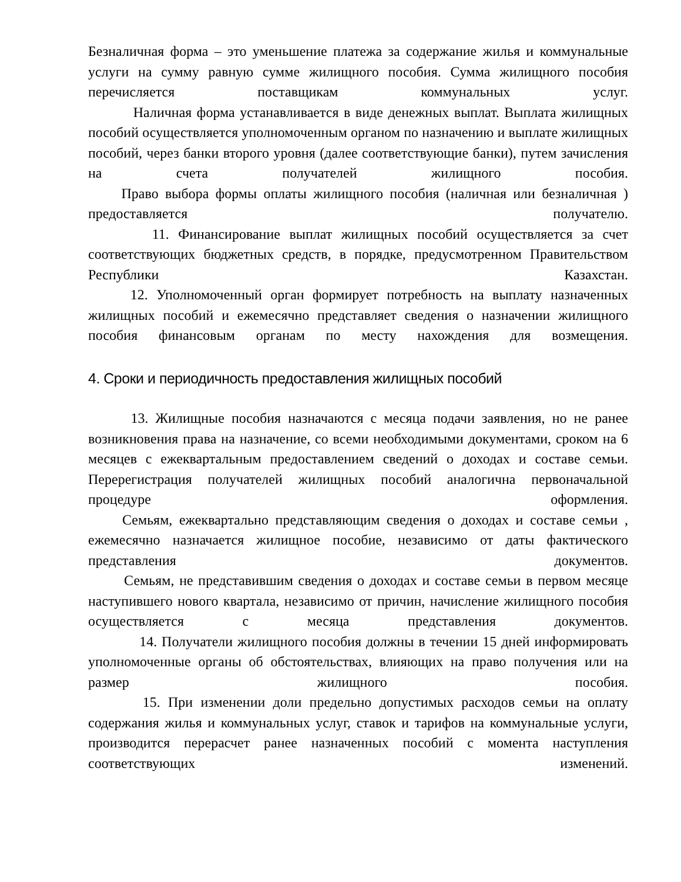Безналичная форма – это уменьшение платежа за содержание жилья и коммунальные услуги на сумму равную сумме жилищного пособия. Сумма жилищного пособия перечисляется поставщикам коммунальных услуг.
Наличная форма устанавливается в виде денежных выплат. Выплата жилищных пособий осуществляется уполномоченным органом по назначению и выплате жилищных пособий, через банки второго уровня (далее соответствующие банки), путем зачисления на счета получателей жилищного пособия.
Право выбора формы оплаты жилищного пособия (наличная или безналичная ) предоставляется получателю.
11. Финансирование выплат жилищных пособий осуществляется за счет соответствующих бюджетных средств, в порядке, предусмотренном Правительством Республики Казахстан.
12. Уполномоченный орган формирует потребность на выплату назначенных жилищных пособий и ежемесячно представляет сведения о назначении жилищного пособия финансовым органам по месту нахождения для возмещения.
4. Сроки и периодичность предоставления жилищных пособий
13. Жилищные пособия назначаются с месяца подачи заявления, но не ранее возникновения права на назначение, со всеми необходимыми документами, сроком на 6 месяцев с ежеквартальным предоставлением сведений о доходах и составе семьи. Перерегистрация получателей жилищных пособий аналогична первоначальной процедуре оформления.
Семьям, ежеквартально представляющим сведения о доходах и составе семьи , ежемесячно назначается жилищное пособие, независимо от даты фактического представления документов.
Семьям, не представившим сведения о доходах и составе семьи в первом месяце наступившего нового квартала, независимо от причин, начисление жилищного пособия осуществляется с месяца представления документов.
14. Получатели жилищного пособия должны в течении 15 дней информировать уполномоченные органы об обстоятельствах, влияющих на право получения или на размер жилищного пособия.
15. При изменении доли предельно допустимых расходов семьи на оплату содержания жилья и коммунальных услуг, ставок и тарифов на коммунальные услуги, производится перерасчет ранее назначенных пособий с момента наступления соответствующих изменений.